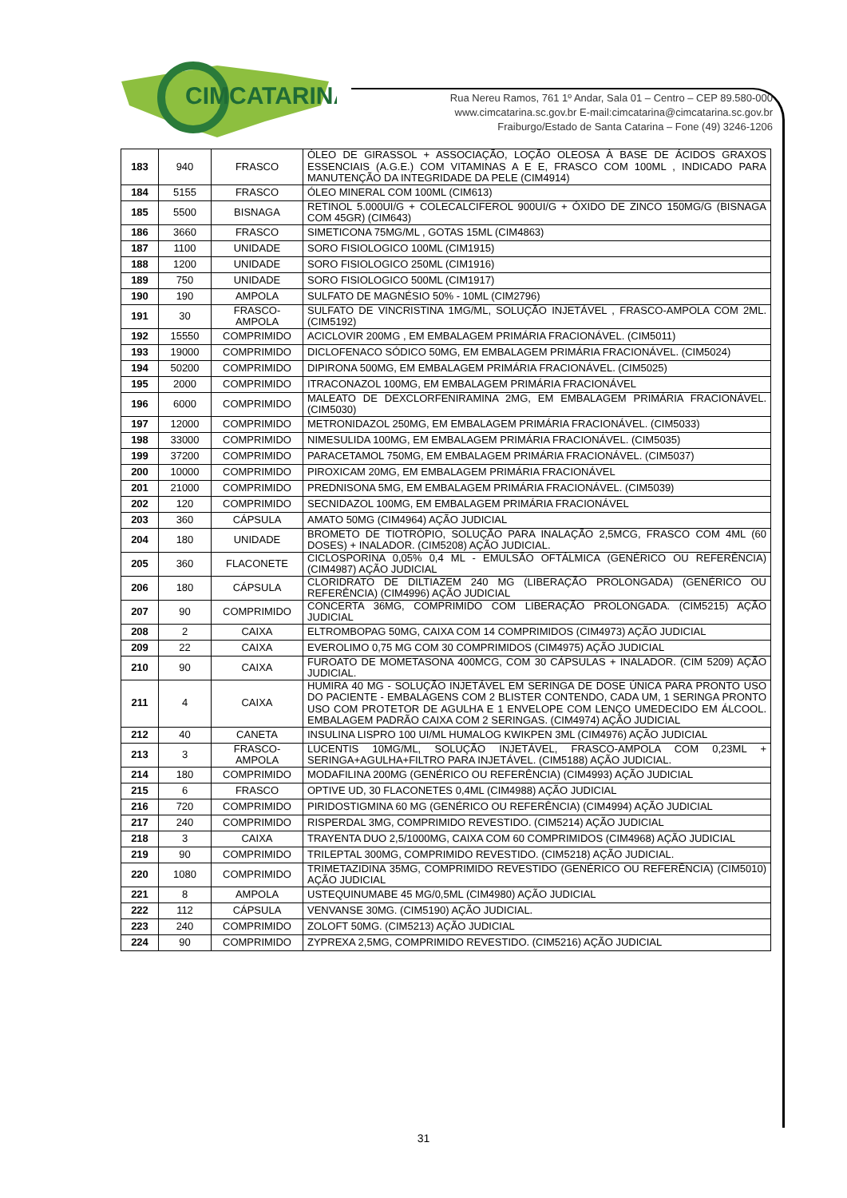CIMCATARINA
Rua Nereu Ramos, 761 1º Andar, Sala 01 – Centro – CEP 89.580-000
www.cimcatarina.sc.gov.br E-mail:cimcatarina@cimcatarina.sc.gov.br
Fraiburgo/Estado de Santa Catarina – Fone (49) 3246-1206
| 183 | 940 | FRASCO | ÓLEO DE GIRASSOL + ASSOCIAÇÃO, LOÇÃO OLEOSA À BASE DE ÁCIDOS GRAXOS ESSENCIAIS (A.G.E.) COM VITAMINAS A E E, FRASCO COM 100ML , INDICADO PARA MANUTENÇÃO DA INTEGRIDADE DA PELE (CIM4914) |
| 184 | 5155 | FRASCO | ÓLEO MINERAL COM 100ML (CIM613) |
| 185 | 5500 | BISNAGA | RETINOL 5.000UI/G + COLECALCIFEROL 900UI/G + ÓXIDO DE ZINCO 150MG/G (BISNAGA COM 45GR) (CIM643) |
| 186 | 3660 | FRASCO | SIMETICONA 75MG/ML , GOTAS 15ML (CIM4863) |
| 187 | 1100 | UNIDADE | SORO FISIOLOGICO 100ML (CIM1915) |
| 188 | 1200 | UNIDADE | SORO FISIOLOGICO 250ML (CIM1916) |
| 189 | 750 | UNIDADE | SORO FISIOLOGICO 500ML (CIM1917) |
| 190 | 190 | AMPOLA | SULFATO DE MAGNÉSIO 50% - 10ML (CIM2796) |
| 191 | 30 | FRASCO-AMPOLA | SULFATO DE VINCRISTINA 1MG/ML, SOLUÇÃO INJETÁVEL , FRASCO-AMPOLA COM 2ML. (CIM5192) |
| 192 | 15550 | COMPRIMIDO | ACICLOVIR 200MG , EM EMBALAGEM PRIMÁRIA FRACIONÁVEL. (CIM5011) |
| 193 | 19000 | COMPRIMIDO | DICLOFENACO SÓDICO 50MG, EM EMBALAGEM PRIMÁRIA FRACIONÁVEL. (CIM5024) |
| 194 | 50200 | COMPRIMIDO | DIPIRONA 500MG, EM EMBALAGEM PRIMÁRIA FRACIONÁVEL. (CIM5025) |
| 195 | 2000 | COMPRIMIDO | ITRACONAZOL 100MG, EM EMBALAGEM PRIMÁRIA FRACIONÁVEL |
| 196 | 6000 | COMPRIMIDO | MALEATO DE DEXCLORFENIRAMINA 2MG, EM EMBALAGEM PRIMÁRIA FRACIONÁVEL. (CIM5030) |
| 197 | 12000 | COMPRIMIDO | METRONIDAZOL 250MG, EM EMBALAGEM PRIMÁRIA FRACIONÁVEL. (CIM5033) |
| 198 | 33000 | COMPRIMIDO | NIMESULIDA 100MG, EM EMBALAGEM PRIMÁRIA FRACIONÁVEL. (CIM5035) |
| 199 | 37200 | COMPRIMIDO | PARACETAMOL 750MG, EM EMBALAGEM PRIMÁRIA FRACIONÁVEL. (CIM5037) |
| 200 | 10000 | COMPRIMIDO | PIROXICAM 20MG, EM EMBALAGEM PRIMÁRIA FRACIONÁVEL |
| 201 | 21000 | COMPRIMIDO | PREDNISONA 5MG, EM EMBALAGEM PRIMÁRIA FRACIONÁVEL. (CIM5039) |
| 202 | 120 | COMPRIMIDO | SECNIDAZOL 100MG, EM EMBALAGEM PRIMÁRIA FRACIONÁVEL |
| 203 | 360 | CÁPSULA | AMATO 50MG (CIM4964) AÇÃO JUDICIAL |
| 204 | 180 | UNIDADE | BROMETO DE TIOTRÓPIO, SOLUÇÃO PARA INALAÇÃO 2,5MCG, FRASCO COM 4ML (60 DOSES) + INALADOR. (CIM5208) AÇÃO JUDICIAL. |
| 205 | 360 | FLACONETE | CICLOSPORINA 0,05% 0,4 ML - EMULSÃO OFTÁLMICA (GENÉRICO OU REFERÊNCIA) (CIM4987) AÇÃO JUDICIAL |
| 206 | 180 | CÁPSULA | CLORIDRATO DE DILTIAZEM 240 MG (LIBERAÇÃO PROLONGADA) (GENÉRICO OU REFERÊNCIA) (CIM4996) AÇÃO JUDICIAL |
| 207 | 90 | COMPRIMIDO | CONCERTA 36MG, COMPRIMIDO COM LIBERAÇÃO PROLONGADA. (CIM5215) AÇÃO JUDICIAL |
| 208 | 2 | CAIXA | ELTROMBOPAG 50MG, CAIXA COM 14 COMPRIMIDOS (CIM4973) AÇÃO JUDICIAL |
| 209 | 22 | CAIXA | EVEROLIMO 0,75 MG COM 30 COMPRIMIDOS (CIM4975) AÇÃO JUDICIAL |
| 210 | 90 | CAIXA | FUROATO DE MOMETASONA 400MCG, COM 30 CÁPSULAS + INALADOR. (CIM 5209) AÇÃO JUDICIAL. |
| 211 | 4 | CAIXA | HUMIRA 40 MG - SOLUÇÃO INJETÁVEL EM SERINGA DE DOSE ÚNICA PARA PRONTO USO DO PACIENTE - EMBALAGENS COM 2 BLISTER CONTENDO, CADA UM, 1 SERINGA PRONTO USO COM PROTETOR DE AGULHA E 1 ENVELOPE COM LENÇO UMEDECIDO EM ÁLCOOL. EMBALAGEM PADRÃO CAIXA COM 2 SERINGAS. (CIM4974) AÇÃO JUDICIAL |
| 212 | 40 | CANETA | INSULINA LISPRO 100 UI/ML HUMALOG KWIKPEN 3ML (CIM4976) AÇÃO JUDICIAL |
| 213 | 3 | FRASCO-AMPOLA | LUCENTIS 10MG/ML, SOLUÇÃO INJETÁVEL, FRASCO-AMPOLA COM 0,23ML + SERINGA+AGULHA+FILTRO PARA INJETÁVEL. (CIM5188) AÇÃO JUDICIAL. |
| 214 | 180 | COMPRIMIDO | MODAFILINA 200MG (GENÉRICO OU REFERÊNCIA) (CIM4993) AÇÃO JUDICIAL |
| 215 | 6 | FRASCO | OPTIVE UD, 30 FLACONETES 0,4ML (CIM4988) AÇÃO JUDICIAL |
| 216 | 720 | COMPRIMIDO | PIRIDOSTIGMINA 60 MG (GENÉRICO OU REFERÊNCIA) (CIM4994) AÇÃO JUDICIAL |
| 217 | 240 | COMPRIMIDO | RISPERDAL 3MG, COMPRIMIDO REVESTIDO. (CIM5214) AÇÃO JUDICIAL |
| 218 | 3 | CAIXA | TRAYENTA DUO 2,5/1000MG, CAIXA COM 60 COMPRIMIDOS (CIM4968) AÇÃO JUDICIAL |
| 219 | 90 | COMPRIMIDO | TRILEPTAL 300MG, COMPRIMIDO REVESTIDO. (CIM5218) AÇÃO JUDICIAL. |
| 220 | 1080 | COMPRIMIDO | TRIMETAZIDINA 35MG, COMPRIMIDO REVESTIDO (GENÉRICO OU REFERÊNCIA) (CIM5010) AÇÃO JUDICIAL |
| 221 | 8 | AMPOLA | USTEQUINUMABE 45 MG/0,5ML (CIM4980) AÇÃO JUDICIAL |
| 222 | 112 | CÁPSULA | VENVANSE 30MG. (CIM5190) AÇÃO JUDICIAL. |
| 223 | 240 | COMPRIMIDO | ZOLOFT 50MG. (CIM5213) AÇÃO JUDICIAL |
| 224 | 90 | COMPRIMIDO | ZYPREXA 2,5MG, COMPRIMIDO REVESTIDO. (CIM5216) AÇÃO JUDICIAL |
31